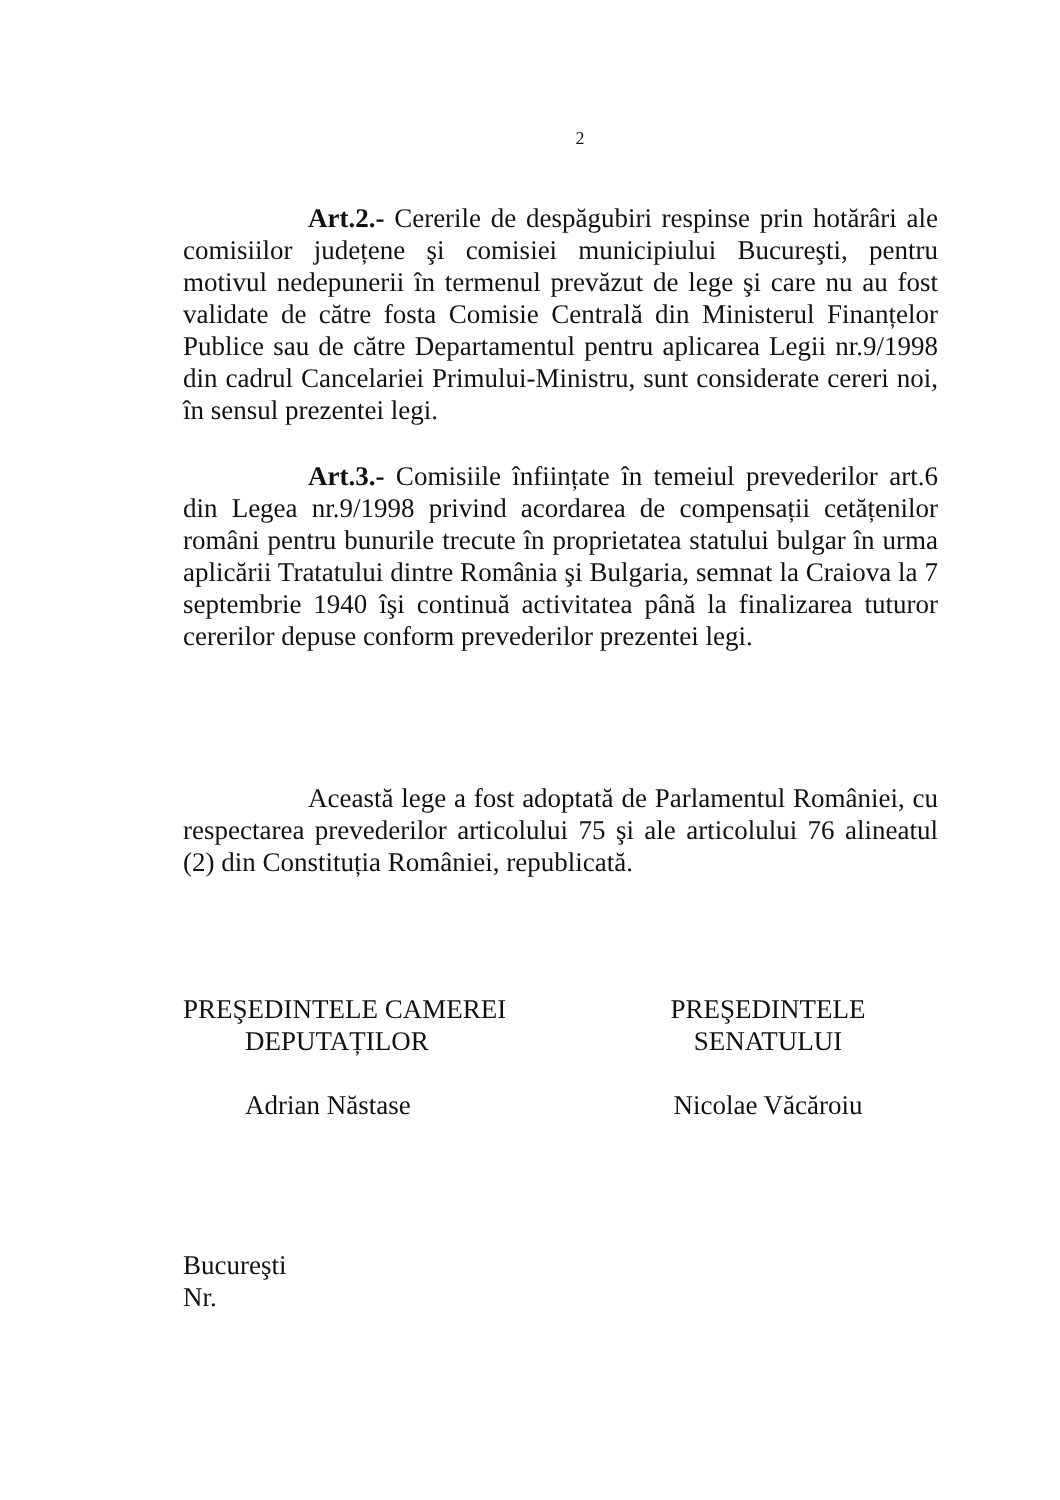2
Art.2.- Cererile de despăgubiri respinse prin hotărâri ale comisiilor județene şi comisiei municipiului Bucureşti, pentru motivul nedepunerii în termenul prevăzut de lege şi care nu au fost validate de către fosta Comisie Centrală din Ministerul Finanțelor Publice sau de către Departamentul pentru aplicarea Legii nr.9/1998 din cadrul Cancelariei Primului-Ministru, sunt considerate cereri noi, în sensul prezentei legi.
Art.3.- Comisiile înființate în temeiul prevederilor art.6 din Legea nr.9/1998 privind acordarea de compensații cetățenilor români pentru bunurile trecute în proprietatea statului bulgar în urma aplicării Tratatului dintre România şi Bulgaria, semnat la Craiova la 7 septembrie 1940 îşi continuă activitatea până la finalizarea tuturor cererilor depuse conform prevederilor prezentei legi.
Această lege a fost adoptată de Parlamentul României, cu respectarea prevederilor articolului 75 şi ale articolului 76 alineatul (2) din Constituția României, republicată.
PREŞEDINTELE CAMEREI
DEPUTAȚILOR
Adrian Năstase
PREŞEDINTELE
SENATULUI
Nicolae Văcăroiu
Bucureşti
Nr.